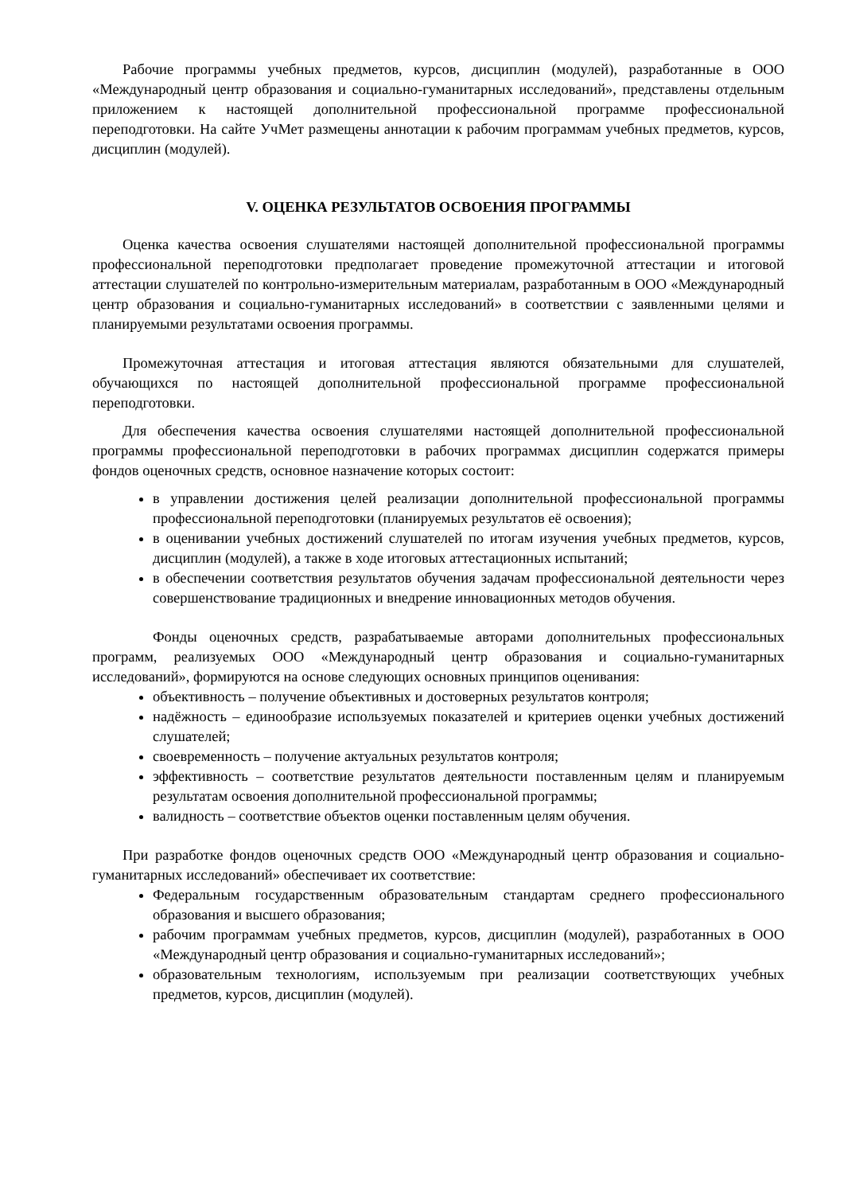Рабочие программы учебных предметов, курсов, дисциплин (модулей), разработанные в ООО «Международный центр образования и социально-гуманитарных исследований», представлены отдельным приложением к настоящей дополнительной профессиональной программе профессиональной переподготовки. На сайте УчМет размещены аннотации к рабочим программам учебных предметов, курсов, дисциплин (модулей).
V. ОЦЕНКА РЕЗУЛЬТАТОВ ОСВОЕНИЯ ПРОГРАММЫ
Оценка качества освоения слушателями настоящей дополнительной профессиональной программы профессиональной переподготовки предполагает проведение промежуточной аттестации и итоговой аттестации слушателей по контрольно-измерительным материалам, разработанным в ООО «Международный центр образования и социально-гуманитарных исследований» в соответствии с заявленными целями и планируемыми результатами освоения программы.
Промежуточная аттестация и итоговая аттестация являются обязательными для слушателей, обучающихся по настоящей дополнительной профессиональной программе профессиональной переподготовки.
Для обеспечения качества освоения слушателями настоящей дополнительной профессиональной программы профессиональной переподготовки в рабочих программах дисциплин содержатся примеры фондов оценочных средств, основное назначение которых состоит:
в управлении достижения целей реализации дополнительной профессиональной программы профессиональной переподготовки (планируемых результатов её освоения);
в оценивании учебных достижений слушателей по итогам изучения учебных предметов, курсов, дисциплин (модулей), а также в ходе итоговых аттестационных испытаний;
в обеспечении соответствия результатов обучения задачам профессиональной деятельности через совершенствование традиционных и внедрение инновационных методов обучения.
Фонды оценочных средств, разрабатываемые авторами дополнительных профессиональных программ, реализуемых ООО «Международный центр образования и социально-гуманитарных исследований», формируются на основе следующих основных принципов оценивания:
объективность – получение объективных и достоверных результатов контроля;
надёжность – единообразие используемых показателей и критериев оценки учебных достижений слушателей;
своевременность – получение актуальных результатов контроля;
эффективность – соответствие результатов деятельности поставленным целям и планируемым результатам освоения дополнительной профессиональной программы;
валидность – соответствие объектов оценки поставленным целям обучения.
При разработке фондов оценочных средств ООО «Международный центр образования и социально-гуманитарных исследований» обеспечивает их соответствие:
Федеральным государственным образовательным стандартам среднего профессионального образования и высшего образования;
рабочим программам учебных предметов, курсов, дисциплин (модулей), разработанных в ООО «Международный центр образования и социально-гуманитарных исследований»;
образовательным технологиям, используемым при реализации соответствующих учебных предметов, курсов, дисциплин (модулей).